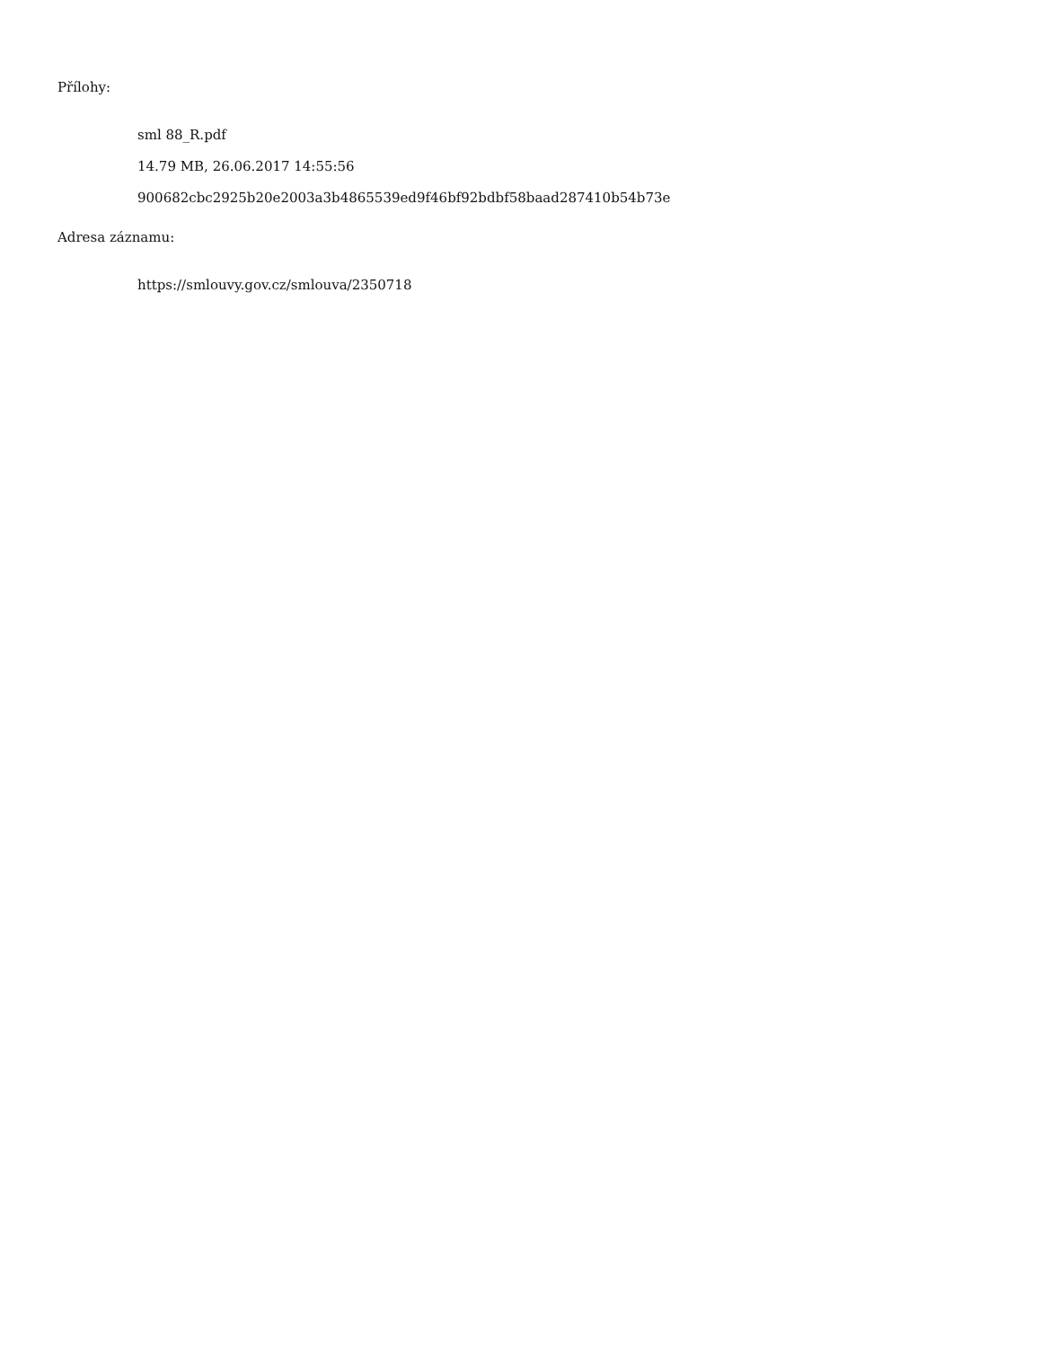Přílohy:
sml 88_R.pdf
14.79 MB, 26.06.2017 14:55:56
900682cbc2925b20e2003a3b4865539ed9f46bf92bdbf58baad287410b54b73e
Adresa záznamu:
https://smlouvy.gov.cz/smlouva/2350718